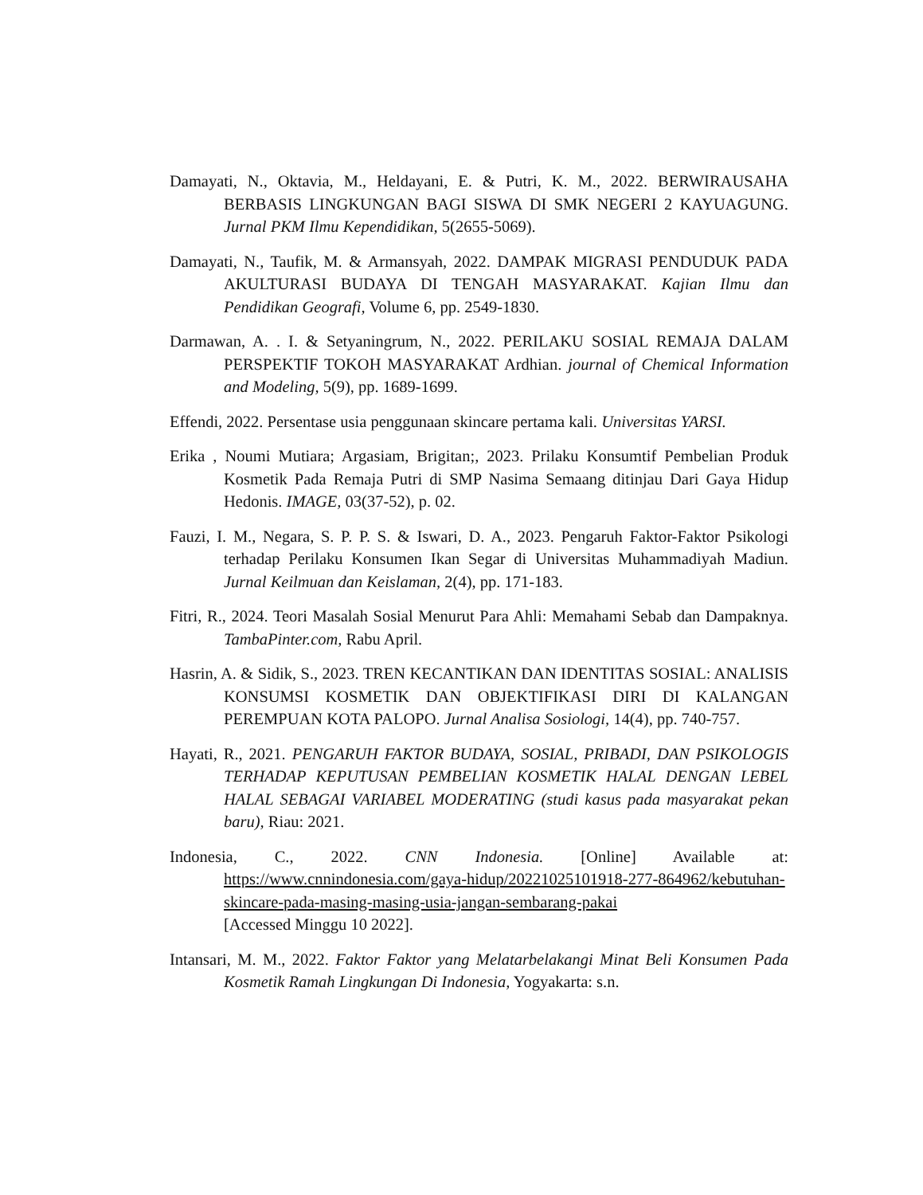Damayati, N., Oktavia, M., Heldayani, E. & Putri, K. M., 2022. BERWIRAUSAHA BERBASIS LINGKUNGAN BAGI SISWA DI SMK NEGERI 2 KAYUAGUNG. Jurnal PKM Ilmu Kependidikan, 5(2655-5069).
Damayati, N., Taufik, M. & Armansyah, 2022. DAMPAK MIGRASI PENDUDUK PADA AKULTURASI BUDAYA DI TENGAH MASYARAKAT. Kajian Ilmu dan Pendidikan Geografi, Volume 6, pp. 2549-1830.
Darmawan, A. . I. & Setyaningrum, N., 2022. PERILAKU SOSIAL REMAJA DALAM PERSPEKTIF TOKOH MASYARAKAT Ardhian. journal of Chemical Information and Modeling, 5(9), pp. 1689-1699.
Effendi, 2022. Persentase usia penggunaan skincare pertama kali. Universitas YARSI.
Erika , Noumi Mutiara; Argasiam, Brigitan;, 2023. Prilaku Konsumtif Pembelian Produk Kosmetik Pada Remaja Putri di SMP Nasima Semaang ditinjau Dari Gaya Hidup Hedonis. IMAGE, 03(37-52), p. 02.
Fauzi, I. M., Negara, S. P. P. S. & Iswari, D. A., 2023. Pengaruh Faktor-Faktor Psikologi terhadap Perilaku Konsumen Ikan Segar di Universitas Muhammadiyah Madiun. Jurnal Keilmuan dan Keislaman, 2(4), pp. 171-183.
Fitri, R., 2024. Teori Masalah Sosial Menurut Para Ahli: Memahami Sebab dan Dampaknya. TambaPinter.com, Rabu April.
Hasrin, A. & Sidik, S., 2023. TREN KECANTIKAN DAN IDENTITAS SOSIAL: ANALISIS KONSUMSI KOSMETIK DAN OBJEKTIFIKASI DIRI DI KALANGAN PEREMPUAN KOTA PALOPO. Jurnal Analisa Sosiologi, 14(4), pp. 740-757.
Hayati, R., 2021. PENGARUH FAKTOR BUDAYA, SOSIAL, PRIBADI, DAN PSIKOLOGIS TERHADAP KEPUTUSAN PEMBELIAN KOSMETIK HALAL DENGAN LEBEL HALAL SEBAGAI VARIABEL MODERATING (studi kasus pada masyarakat pekan baru), Riau: 2021.
Indonesia, C., 2022. CNN Indonesia. [Online] Available at: https://www.cnnindonesia.com/gaya-hidup/20221025101918-277-864962/kebutuhan-skincare-pada-masing-masing-usia-jangan-sembarang-pakai
[Accessed Minggu 10 2022].
Intansari, M. M., 2022. Faktor Faktor yang Melatarbelakangi Minat Beli Konsumen Pada Kosmetik Ramah Lingkungan Di Indonesia, Yogyakarta: s.n.